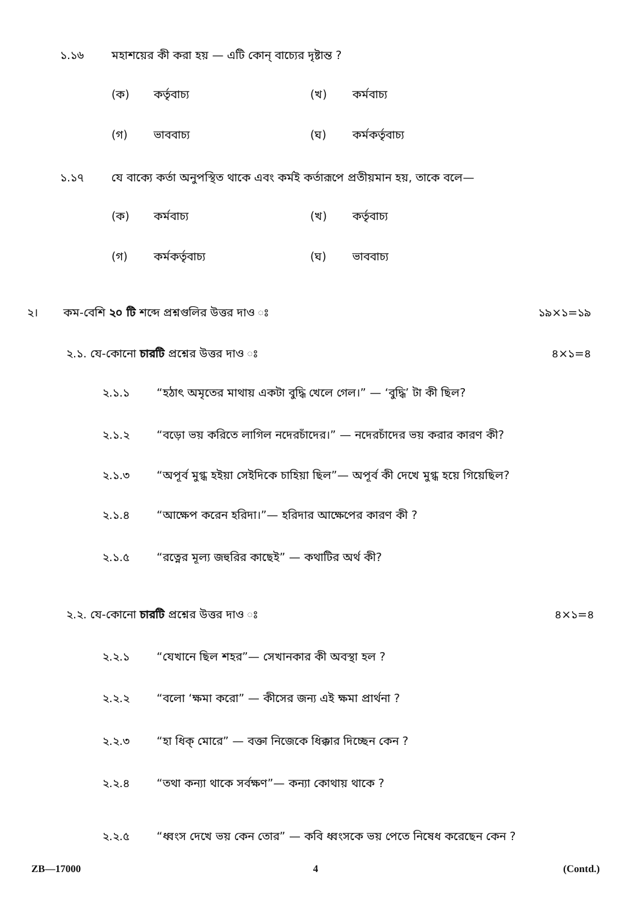১.১৬ মহাশয়ের কী করা হয় — এটি কোন্ বাচ্যের দৃষ্টান্ত ?
(ক) কর্তৃবাচ্য (খ) কর্মবাচ্য
(গ) ভাববাচ্য (ঘ) কর্মকর্তৃবাচ্য
১.১৭ যে বাক্যে কর্তা অনুপস্থিত থাকে এবং কর্মই কর্তারূপে প্রতীয়মান হয়, তাকে বলে—
(ক) কর্মবাচ্য (খ) কর্তৃবাচ্য
(গ) কর্মকর্তৃবাচ্য (ঘ) ভাববাচ্য
২। কম-বেশি ২০ টি শব্দে প্রশ্নগুলির উত্তর দাও ঃ ১৯×১=১৯
২.১. যে-কোনো চারটি প্রশ্নের উত্তর দাও ঃ ৪×১=৪
২.১.১ “হঠাৎ অমৃতের মাথায় একটা বুদ্ধি খেলে গেল।” — ‘বুদ্ধি’ টা কী ছিল?
২.১.২ “বড়ো ভয় করিতে লাগিল নদেরচাঁদের।” — নদেরচাঁদের ভয় করার কারণ কী?
২.১.৩ “অপূর্ব মুগ্ধ হইয়া সেইদিকে চাহিয়া ছিল”— অপূর্ব কী দেখে মুগ্ধ হয়ে গিয়েছিল?
২.১.৪ “আক্ষেপ করেন হরিদা।”— হরিদার আক্ষেপের কারণ কী ?
২.১.৫ “রত্নের মূল্য জহুরির কাছেই” — কথাটির অর্থ কী?
২.২. যে-কোনো চারটি প্রশ্নের উত্তর দাও ঃ ৪×১=৪
২.২.১ “যেখানে ছিল শহর”— সেখানকার কী অবস্থা হল ?
২.২.২ “বলো ‘ক্ষমা করো” — কীসের জন্য এই ক্ষমা প্রার্থনা ?
২.২.৩ “হা ধিক্ মোরে” — বক্তা নিজেকে ধিক্কার দিচ্ছেন কেন ?
২.২.৪ “তথা কন্যা থাকে সর্বক্ষণ”— কন্যা কোথায় থাকে ?
২.২.৫ “ধ্বংস দেখে ভয় কেন তোর” — কবি ধ্বংসকে ভয় পেতে নিষেধ করেছেন কেন ?
ZB—17000 4 (Contd.)